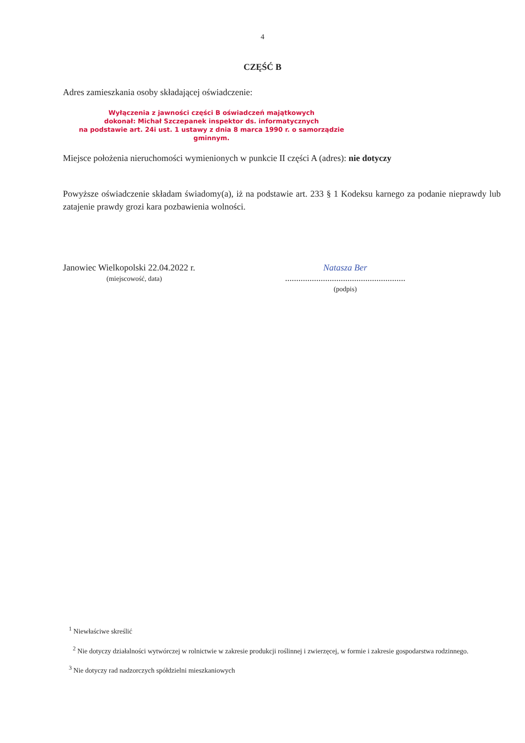4
CZĘŚĆ B
Adres zamieszkania osoby składającej oświadczenie:
Wyłączenia z jawności części B oświadczeń majątkowych
dokonał: Michał Szczepanek inspektor ds. informatycznych
na podstawie art. 24i ust. 1 ustawy z dnia 8 marca 1990 r. o samorządzie gminnym.
Miejsce położenia nieruchomości wymienionych w punkcie II części A (adres): nie dotyczy
Powyższe oświadczenie składam świadomy(a), iż na podstawie art. 233 § 1 Kodeksu karnego za podanie nieprawdy lub zatajenie prawdy grozi kara pozbawienia wolności.
Janowiec Wielkopolski 22.04.2022 r.
(miejscowość, data)
Natasza Ber
......................................................
(podpis)
<sup>1</sup> Niewłaściwe skreślić
<sup>2</sup> Nie dotyczy działalności wytwórczej w rolnictwie w zakresie produkcji roślinnej i zwierzęcej, w formie i zakresie gospodarstwa rodzinnego.
<sup>3</sup> Nie dotyczy rad nadzorczych spółdzielni mieszkaniowych